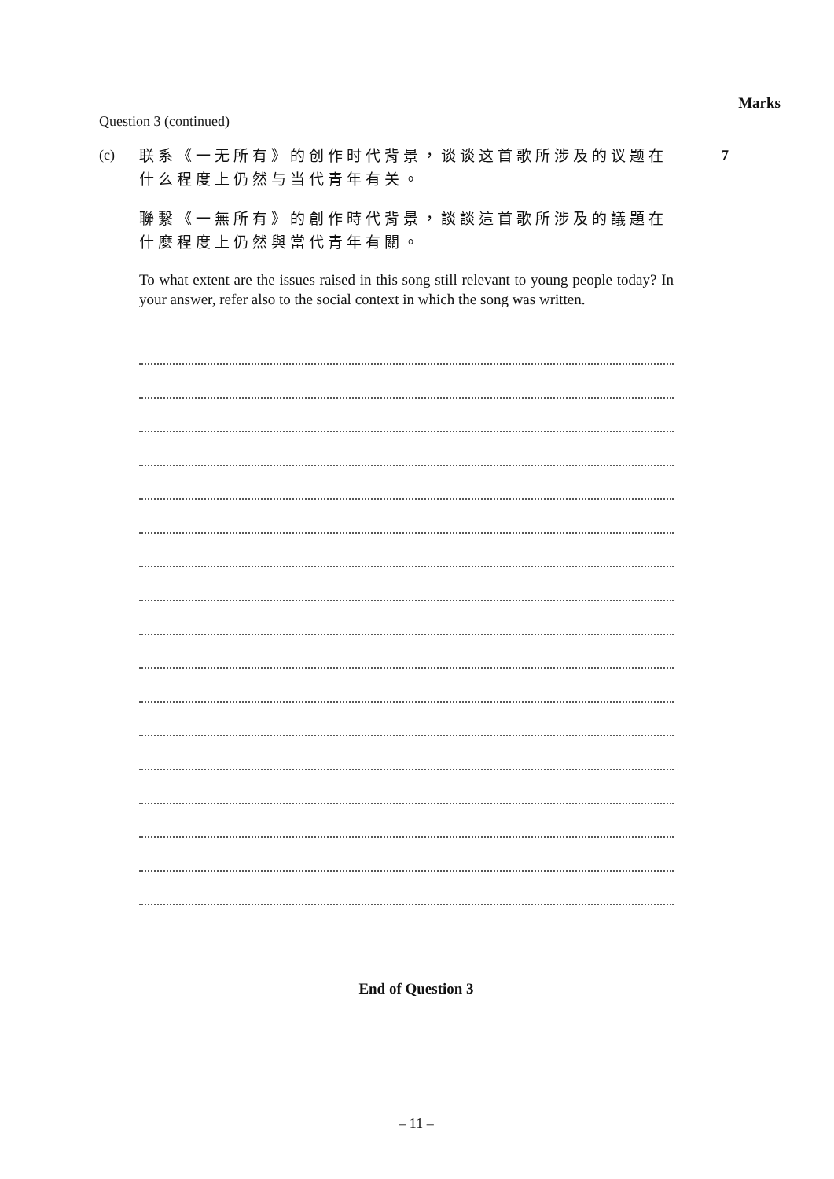Marks
Question 3 (continued)
(c)
联系《一无所有》的创作时代背景，谈谈这首歌所涉及的议题在什么程度上仍然与当代青年有关。
聯繫《一無所有》的創作時代背景，談談這首歌所涉及的議題在什麼程度上仍然與當代青年有關。
To what extent are the issues raised in this song still relevant to young people today? In your answer, refer also to the social context in which the song was written.
7
End of Question 3
– 11 –